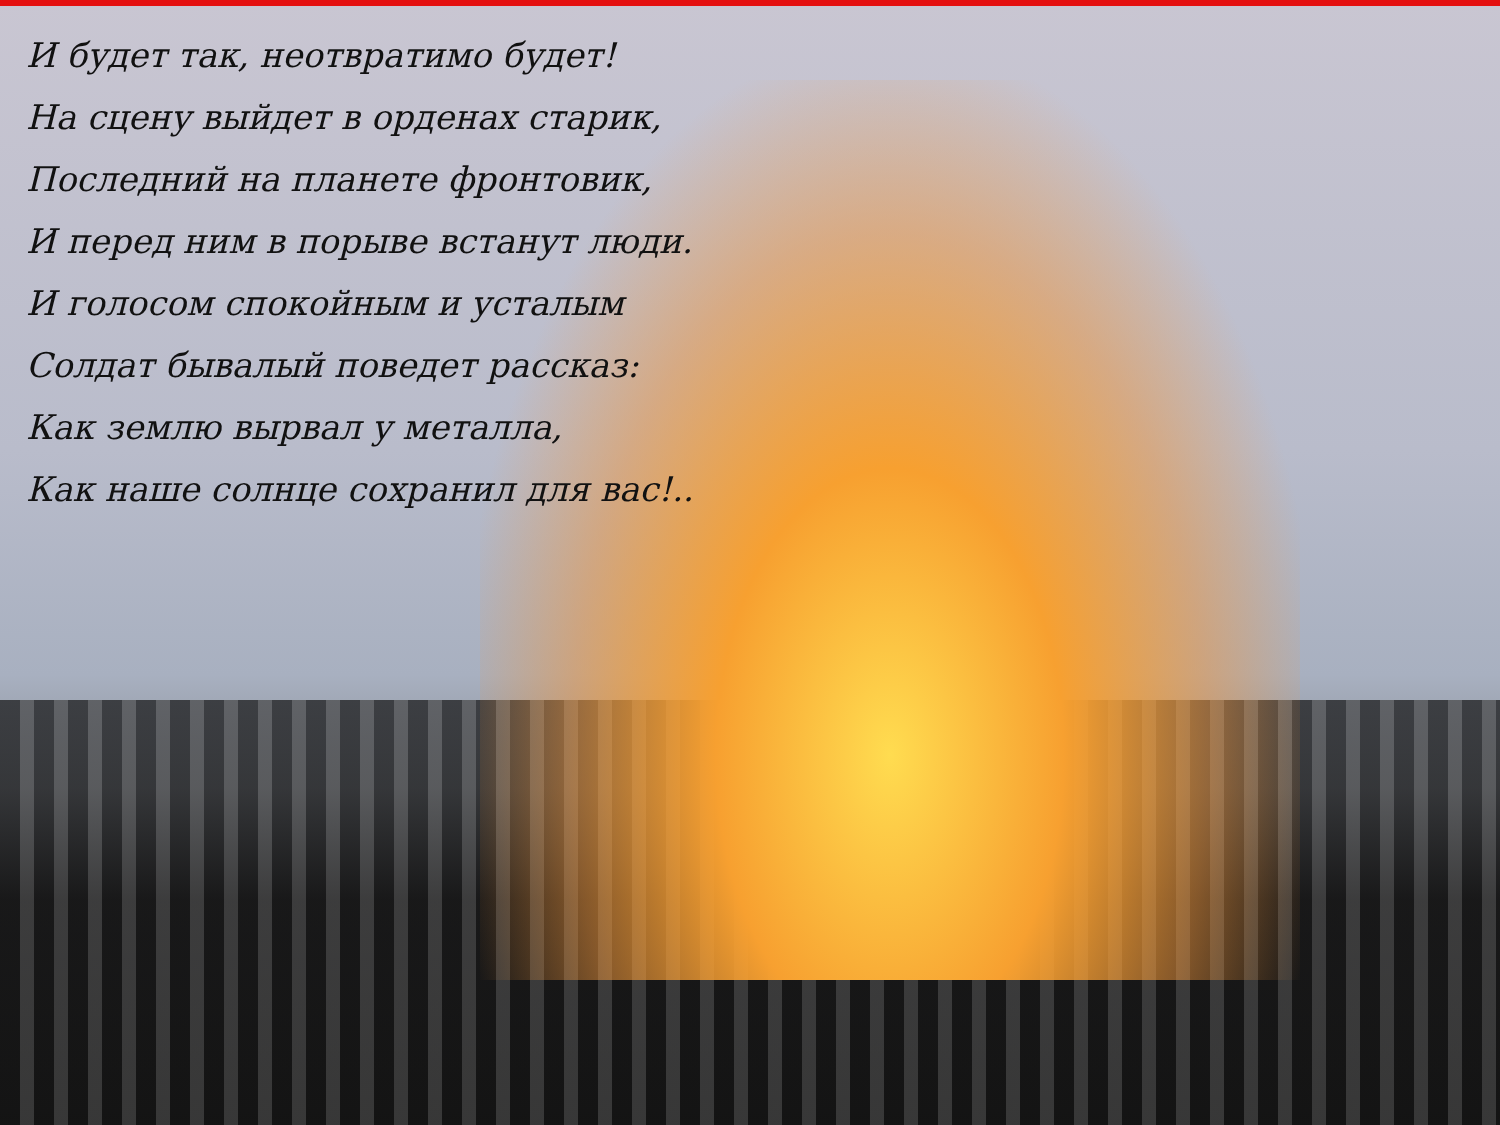И будет так, неотвратимо будет!
На сцену выйдет в орденах старик,
Последний на планете фронтовик,
И перед ним в порыве встанут люди.
И голосом спокойным и усталым
Солдат бывалый поведет рассказ:
Как землю вырвал у металла,
Как наше солнце сохранил для вас!..